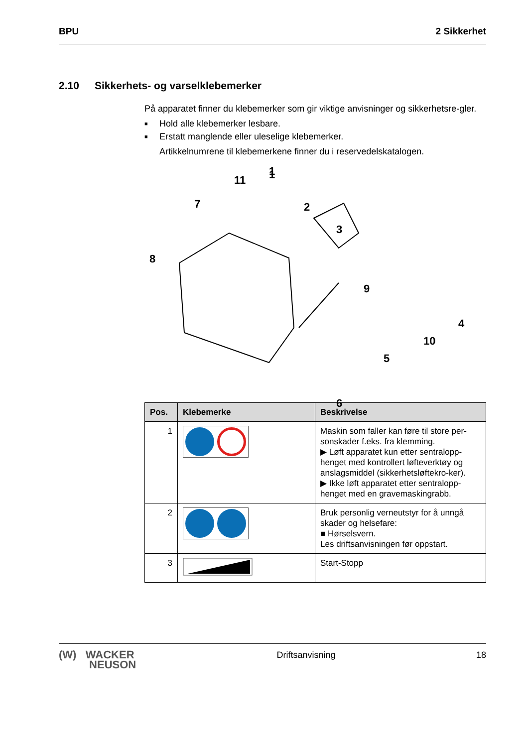BPU 2 Sikkerhet
2.10 Sikkerhets- og varselklebemerker
På apparatet finner du klebemerker som gir viktige anvisninger og sikkerhetsre-gler.
■ Hold alle klebemerker lesbare.
■ Erstatt manglende eller uleselige klebemerker.
Artikkelnumrene til klebemerkene finner du i reservedelskatalogen.
1
2
3
.
1
11
7
8
9
4
10
5
6
| Pos. | Klebemerke | Beskrivelse |
| --- | --- | --- |
| 1 | | Maskin som faller kan føre til store per-sonskader f.eks. fra klemming. ▶ Løft apparatet kun etter sentralopp-henget med kontrollert løfteverktøy og anslagsmiddel (sikkerhetsløftekro-ker). ▶ Ikke løft apparatet etter sentralopp-henget med en gravemaskingrabb. |
| 2 | | Bruk personlig verneutstyr for å unngå skader og helsefare: ■ Hørselsvern. Les driftsanvisningen før oppstart. |
| 3 | | Start-Stopp |
(W) WACKER
NEUSON Driftsanvisning 18